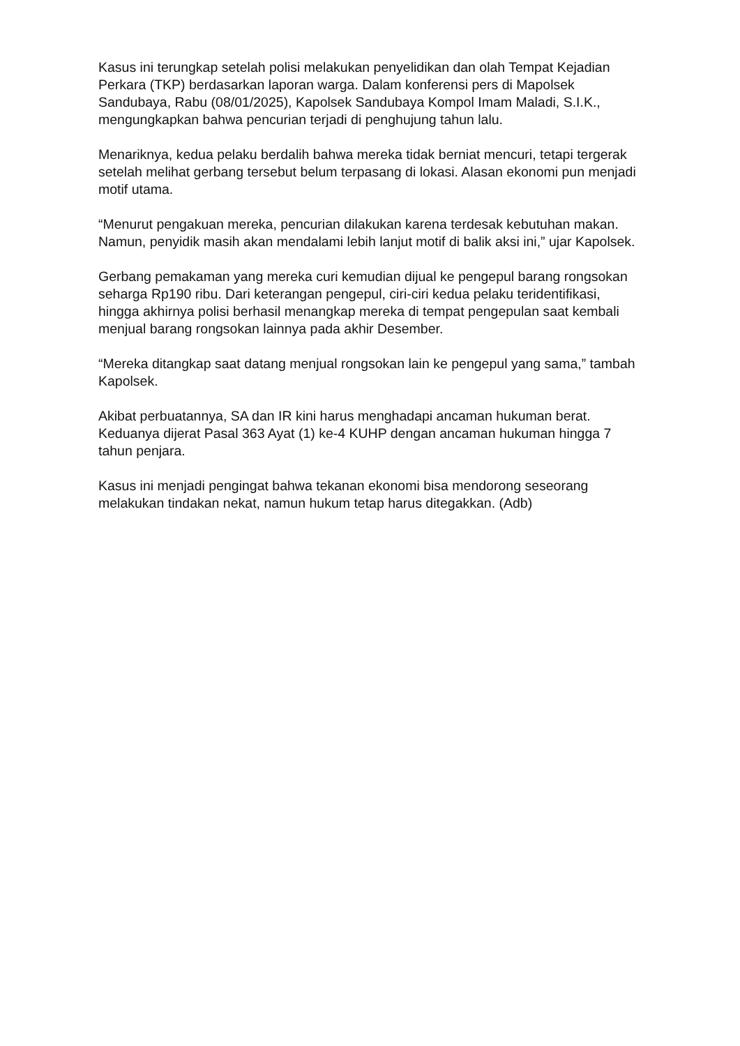Kasus ini terungkap setelah polisi melakukan penyelidikan dan olah Tempat Kejadian Perkara (TKP) berdasarkan laporan warga. Dalam konferensi pers di Mapolsek Sandubaya, Rabu (08/01/2025), Kapolsek Sandubaya Kompol Imam Maladi, S.I.K., mengungkapkan bahwa pencurian terjadi di penghujung tahun lalu.
Menariknya, kedua pelaku berdalih bahwa mereka tidak berniat mencuri, tetapi tergerak setelah melihat gerbang tersebut belum terpasang di lokasi. Alasan ekonomi pun menjadi motif utama.
“Menurut pengakuan mereka, pencurian dilakukan karena terdesak kebutuhan makan. Namun, penyidik masih akan mendalami lebih lanjut motif di balik aksi ini,” ujar Kapolsek.
Gerbang pemakaman yang mereka curi kemudian dijual ke pengepul barang rongsokan seharga Rp190 ribu. Dari keterangan pengepul, ciri-ciri kedua pelaku teridentifikasi, hingga akhirnya polisi berhasil menangkap mereka di tempat pengepulan saat kembali menjual barang rongsokan lainnya pada akhir Desember.
“Mereka ditangkap saat datang menjual rongsokan lain ke pengepul yang sama,” tambah Kapolsek.
Akibat perbuatannya, SA dan IR kini harus menghadapi ancaman hukuman berat. Keduanya dijerat Pasal 363 Ayat (1) ke-4 KUHP dengan ancaman hukuman hingga 7 tahun penjara.
Kasus ini menjadi pengingat bahwa tekanan ekonomi bisa mendorong seseorang melakukan tindakan nekat, namun hukum tetap harus ditegakkan. (Adb)